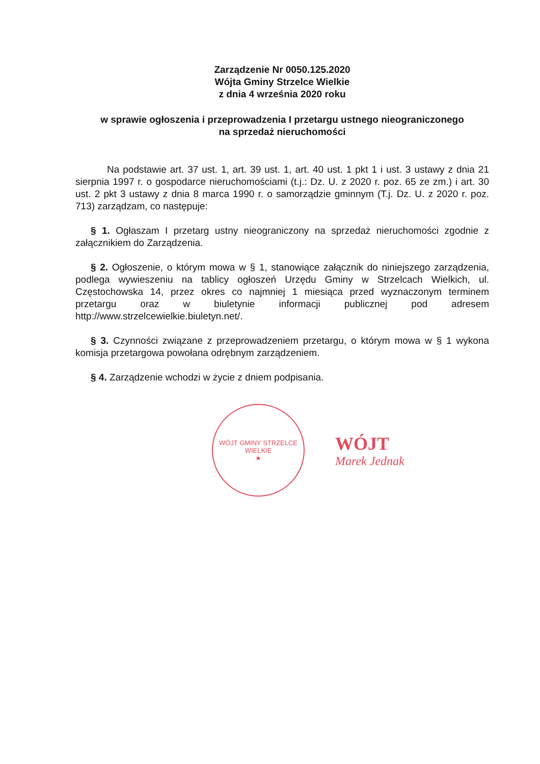Zarządzenie Nr 0050.125.2020
Wójta Gminy Strzelce Wielkie
z dnia 4 września 2020 roku
w sprawie ogłoszenia i przeprowadzenia I przetargu ustnego nieograniczonego
na sprzedaż nieruchomości
Na podstawie art. 37 ust. 1, art. 39 ust. 1, art. 40 ust. 1 pkt 1 i ust. 3 ustawy z dnia 21 sierpnia 1997 r. o gospodarce nieruchomościami (t.j.: Dz. U. z 2020 r. poz. 65 ze zm.) i art. 30 ust. 2 pkt 3 ustawy z dnia 8 marca 1990 r. o samorządzie gminnym (T.j. Dz. U. z 2020 r. poz. 713) zarządzam, co następuje:
§ 1. Ogłaszam I przetarg ustny nieograniczony na sprzedaż nieruchomości zgodnie z załącznikiem do Zarządzenia.
§ 2. Ogłoszenie, o którym mowa w § 1, stanowiące załącznik do niniejszego zarządzenia, podlega wywieszeniu na tablicy ogłoszeń Urzędu Gminy w Strzelcach Wielkich, ul. Częstochowska 14, przez okres co najmniej 1 miesiąca przed wyznaczonym terminem przetargu oraz w biuletynie informacji publicznej pod adresem http://www.strzelcewielkie.biuletyn.net/.
§ 3. Czynności związane z przeprowadzeniem przetargu, o którym mowa w § 1 wykona komisja przetargowa powołana odrębnym zarządzeniem.
§ 4. Zarządzenie wchodzi w życie z dniem podpisania.
WÓJT GMINY STRZELCE WIELKIE
★
WÓJT
Marek Jednak